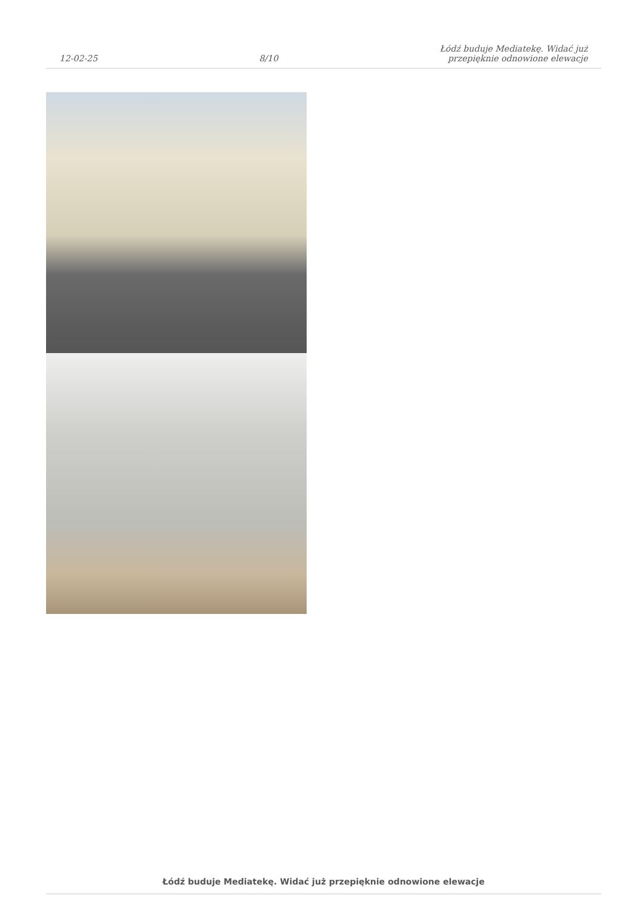12-02-25
8/10
Łódź buduje Mediatekę. Widać już
przepięknie odnowione elewacje
Łódź buduje Mediatekę. Widać już przepięknie odnowione elewacje